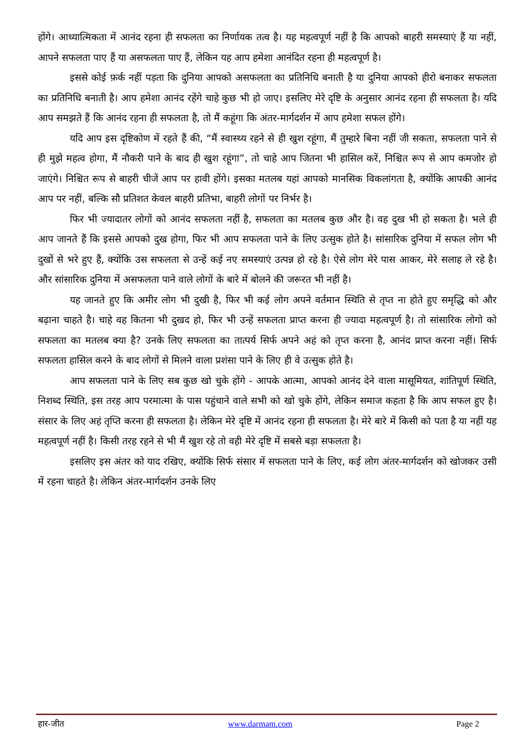होंगे। आध्यात्मिकता में आनंद रहना ही सफलता का निर्णायक तत्व है। यह महत्वपूर्ण नहीं है कि आपको बाहरी समस्याएं हैं या नहीं, आपने सफलता पाए हैं या असफलता पाए हैं, लेकिन यह आप हमेशा आनंदित रहना ही महत्वपूर्ण है।
इससे कोई फ़र्क नहीं पड़ता कि दुनिया आपको असफलता का प्रतिनिधि बनाती है या दुनिया आपको हीरो बनाकर सफलता का प्रतिनिधि बनाती है। आप हमेशा आनंद रहेंगे चाहे कुछ भी हो जाए। इसलिए मेरे दृष्टि के अनुसार आनंद रहना ही सफलता है। यदि आप समझते हैं कि आनंद रहना ही सफलता है, तो मैं कहूंगा कि अंतर-मार्गदर्शन में आप हमेशा सफल होंगे।
यदि आप इस दृष्टिकोण में रहते हैं की, “मैं स्वास्थ्य रहने से ही खुश रहूंगा, मैं तुम्हारे बिना नहीं जी सकता, सफलता पाने से ही मुझे महत्व होगा, मैं नौकरी पाने के बाद ही खुश रहूंगा”, तो चाहे आप जितना भी हासिल करें, निश्चित रूप से आप कमजोर हो जाएंगे। निश्चित रूप से बाहरी चीजें आप पर हावी होंगे। इसका मतलब यहां आपको मानसिक विकलांगता है, क्योंकि आपकी आनंद आप पर नहीं, बल्कि सौ प्रतिशत केवल बाहरी प्रतिभा, बाहरी लोगों पर निर्भर है।
फिर भी ज्यादातर लोगों को आनंद सफलता नहीं है, सफलता का मतलब कुछ और है। वह दुख भी हो सकता है। भले ही आप जानते हैं कि इससे आपको दुख होगा, फिर भी आप सफलता पाने के लिए उत्सुक होते है। सांसारिक दुनिया में सफल लोग भी दुखों से भरे हुए हैं, क्योंकि उस सफलता से उन्हें कई नए समस्याएं उत्पन्न हो रहे है। ऐसे लोग मेरे पास आकर, मेरे सलाह ले रहे है। और सांसारिक दुनिया में असफलता पाने वाले लोगों के बारे में बोलने की जरूरत भी नहीं है।
यह जानते हुए कि अमीर लोग भी दुखी है, फिर भी कई लोग अपने वर्तमान स्थिति से तृप्त ना होते हुए समृद्धि को और बढ़ाना चाहते है। चाहे वह कितना भी दुखद हो, फिर भी उन्हें सफलता प्राप्त करना ही ज्यादा महत्वपूर्ण है। तो सांसारिक लोगो को सफलता का मतलब क्या है? उनके लिए सफलता का तात्पर्य सिर्फ अपने अहं को तृप्त करना है, आनंद प्राप्त करना नहीं। सिर्फ सफलता हासिल करने के बाद लोगों से मिलने वाला प्रशंसा पाने के लिए ही वे उत्सुक होते है।
आप सफलता पाने के लिए सब कुछ खो चुके होंगे - आपके आत्मा, आपको आनंद देने वाला मासूमियत, शांतिपूर्ण स्थिति, निशब्द स्थिति, इस तरह आप परमात्मा के पास पहुंचाने वाले सभी को खो चुके होंगे, लेकिन समाज कहता है कि आप सफल हुए है। संसार के लिए अहं तृप्ति करना ही सफलता है। लेकिन मेरे दृष्टि में आनंद रहना ही सफलता है। मेरे बारे में किसी को पता है या नहीं यह महत्वपूर्ण नहीं है। किसी तरह रहने से भी मैं खुश रहे तो वही मेरे दृष्टि में सबसे बड़ा सफलता है।
इसलिए इस अंतर को याद रखिए, क्योंकि सिर्फ संसार में सफलता पाने के लिए, कई लोग अंतर-मार्गदर्शन को खोजकर उसी में रहना चाहते है। लेकिन अंतर-मार्गदर्शन उनके लिए
हार-जीत www.darmam.com Page 2